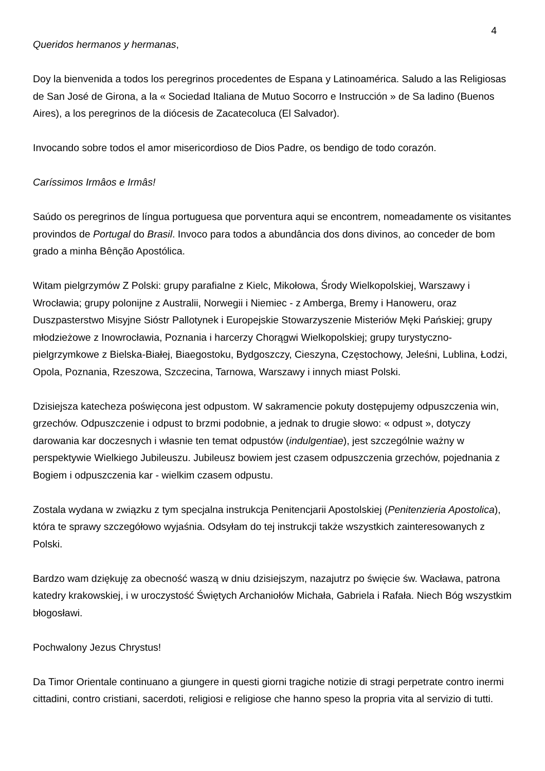4
Queridos hermanos y hermanas,
Doy la bienvenida a todos los peregrinos procedentes de Espana y Latinoamérica. Saludo a las Religiosas de San José de Girona, a la « Sociedad Italiana de Mutuo Socorro e Instrucción » de Sa ladino (Buenos Aires), a los peregrinos de la diócesis de Zacatecoluca (El Salvador).
Invocando sobre todos el amor misericordioso de Dios Padre, os bendigo de todo corazón.
Caríssimos Irmâos e Irmâs!
Saúdo os peregrinos de língua portuguesa que porventura aqui se encontrem, nomeadamente os visitantes provindos de Portugal do Brasil. Invoco para todos a abundância dos dons divinos, ao conceder de bom grado a minha Bênção Apostólica.
Witam pielgrzymów Z Polski: grupy parafialne z Kielc, Mikołowa, Środy Wielkopolskiej, Warszawy i Wrocławia; grupy polonijne z Australii, Norwegii i Niemiec - z Amberga, Bremy i Hanoweru, oraz Duszpasterstwo Misyjne Sióstr Pallotynek i Europejskie Stowarzyszenie Misteriów Męki Pańskiej; grupy młodzieżowe z Inowrocławia, Poznania i harcerzy Chorągwi Wielkopolskiej; grupy turystyczno-pielgrzymkowe z Bielska-Białej, Biaegostoku, Bydgoszczy, Cieszyna, Częstochowy, Jeleśni, Lublina, Łodzi, Opola, Poznania, Rzeszowa, Szczecina, Tarnowa, Warszawy i innych miast Polski.
Dzisiejsza katecheza poświęcona jest odpustom. W sakramencie pokuty dostępujemy odpuszczenia win, grzechów. Odpuszczenie i odpust to brzmi podobnie, a jednak to drugie słowo: « odpust », dotyczy darowania kar doczesnych i własnie ten temat odpustów (indulgentiae), jest szczególnie ważny w perspektywie Wielkiego Jubileuszu. Jubileusz bowiem jest czasem odpuszczenia grzechów, pojednania z Bogiem i odpuszczenia kar - wielkim czasem odpustu.
Zostala wydana w związku z tym specjalna instrukcja Penitencjarii Apostolskiej (Penitenzieria Apostolica), która te sprawy szczegółowo wyjaśnia. Odsyłam do tej instrukcji także wszystkich zainteresowanych z Polski.
Bardzo wam dziękuję za obecność waszą w dniu dzisiejszym, nazajutrz po święcie św. Wacława, patrona katedry krakowskiej, i w uroczystość Świętych Archaniołów Michała, Gabriela i Rafała. Niech Bóg wszystkim błogosławi.
Pochwalony Jezus Chrystus!
Da Timor Orientale continuano a giungere in questi giorni tragiche notizie di stragi perpetrate contro inermi cittadini, contro cristiani, sacerdoti, religiosi e religiose che hanno speso la propria vita al servizio di tutti.